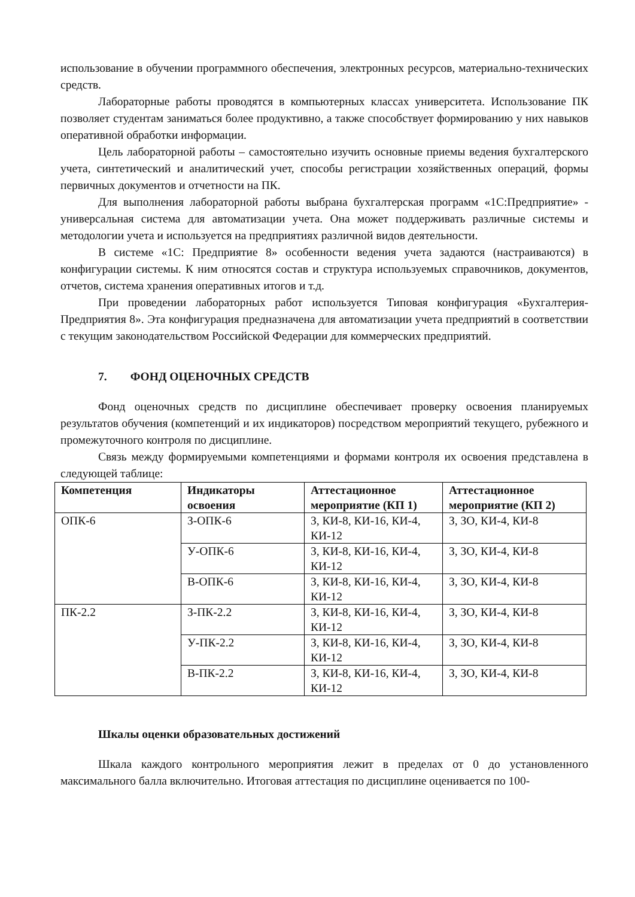использование в обучении программного обеспечения, электронных ресурсов, материально-технических средств.
Лабораторные работы проводятся в компьютерных классах университета. Использование ПК позволяет студентам заниматься более продуктивно, а также способствует формированию у них навыков оперативной обработки информации.
Цель лабораторной работы – самостоятельно изучить основные приемы ведения бухгалтерского учета, синтетический и аналитический учет, способы регистрации хозяйственных операций, формы первичных документов и отчетности на ПК.
Для выполнения лабораторной работы выбрана бухгалтерская программ «1С:Предприятие» - универсальная система для автоматизации учета. Она может поддерживать различные системы и методологии учета и используется на предприятиях различной видов деятельности.
В системе «1С: Предприятие 8» особенности ведения учета задаются (настраиваются) в конфигурации системы. К ним относятся состав и структура используемых справочников, документов, отчетов, система хранения оперативных итогов и т.д.
При проведении лабораторных работ используется Типовая конфигурация «Бухгалтерия-Предприятия 8». Эта конфигурация предназначена для автоматизации учета предприятий в соответствии с текущим законодательством Российской Федерации для коммерческих предприятий.
7. ФОНД ОЦЕНОЧНЫХ СРЕДСТВ
Фонд оценочных средств по дисциплине обеспечивает проверку освоения планируемых результатов обучения (компетенций и их индикаторов) посредством мероприятий текущего, рубежного и промежуточного контроля по дисциплине.
Связь между формируемыми компетенциями и формами контроля их освоения представлена в следующей таблице:
| Компетенция | Индикаторы освоения | Аттестационное мероприятие (КП 1) | Аттестационное мероприятие (КП 2) |
| --- | --- | --- | --- |
| ОПК-6 | З-ОПК-6 | З, КИ-8, КИ-16, КИ-4, КИ-12 | З, ЗО, КИ-4, КИ-8 |
| | У-ОПК-6 | З, КИ-8, КИ-16, КИ-4, КИ-12 | З, ЗО, КИ-4, КИ-8 |
| | В-ОПК-6 | З, КИ-8, КИ-16, КИ-4, КИ-12 | З, ЗО, КИ-4, КИ-8 |
| ПК-2.2 | З-ПК-2.2 | З, КИ-8, КИ-16, КИ-4, КИ-12 | З, ЗО, КИ-4, КИ-8 |
| | У-ПК-2.2 | З, КИ-8, КИ-16, КИ-4, КИ-12 | З, ЗО, КИ-4, КИ-8 |
| | В-ПК-2.2 | З, КИ-8, КИ-16, КИ-4, КИ-12 | З, ЗО, КИ-4, КИ-8 |
Шкалы оценки образовательных достижений
Шкала каждого контрольного мероприятия лежит в пределах от 0 до установленного максимального балла включительно. Итоговая аттестация по дисциплине оценивается по 100-